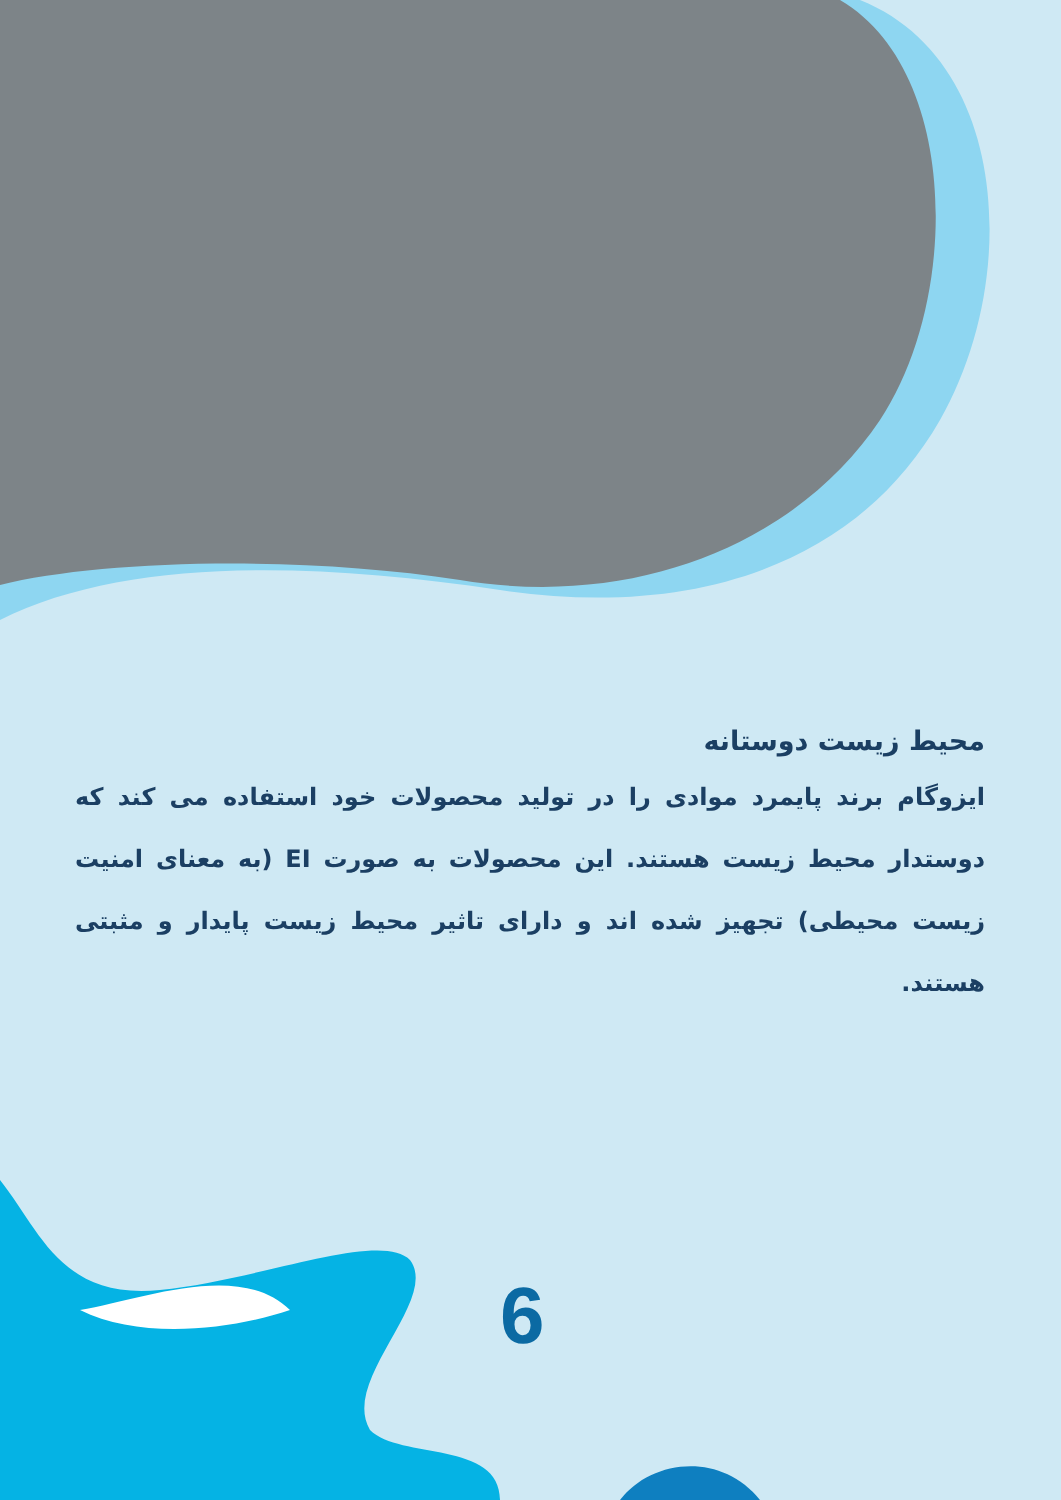محیط زیست دوستانه
ایزوگام برند پایمرد موادی را در تولید محصولات خود استفاده می کند که دوستدار محیط زیست هستند. این محصولات به صورت EI (به معنای امنیت زیست محیطی) تجهیز شده اند و دارای تاثیر محیط زیست پایدار و مثبتی هستند.
6